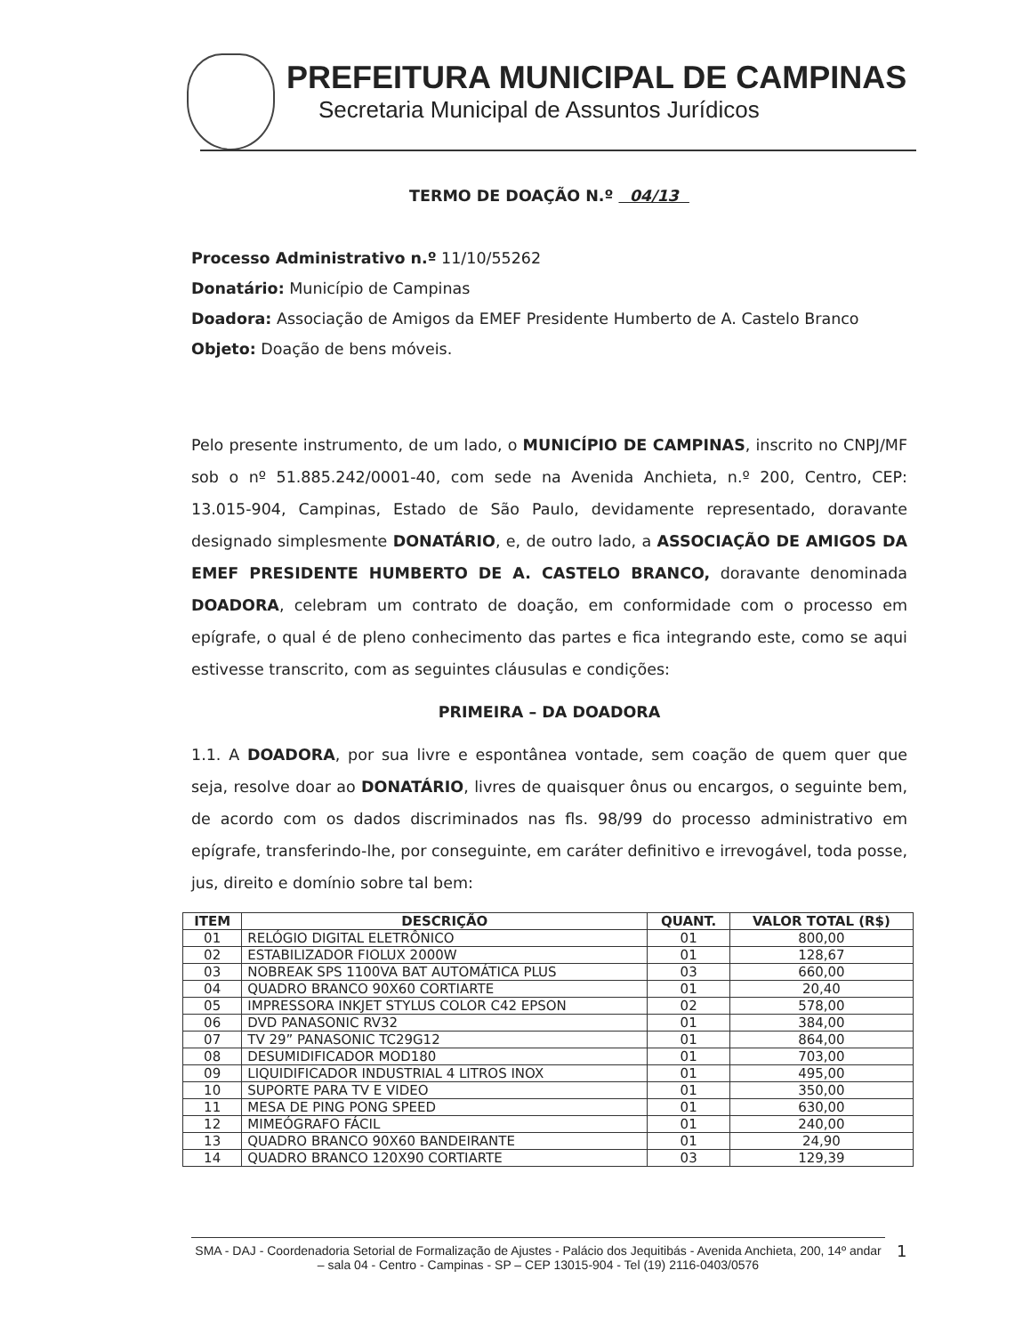PREFEITURA MUNICIPAL DE CAMPINAS
Secretaria Municipal de Assuntos Jurídicos
TERMO DE DOAÇÃO N.º 04/13
Processo Administrativo n.º 11/10/55262
Donatário: Município de Campinas
Doadora: Associação de Amigos da EMEF Presidente Humberto de A. Castelo Branco
Objeto: Doação de bens móveis.
Pelo presente instrumento, de um lado, o MUNICÍPIO DE CAMPINAS, inscrito no CNPJ/MF sob o nº 51.885.242/0001-40, com sede na Avenida Anchieta, n.º 200, Centro, CEP: 13.015-904, Campinas, Estado de São Paulo, devidamente representado, doravante designado simplesmente DONATÁRIO, e, de outro lado, a ASSOCIAÇÃO DE AMIGOS DA EMEF PRESIDENTE HUMBERTO DE A. CASTELO BRANCO, doravante denominada DOADORA, celebram um contrato de doação, em conformidade com o processo em epígrafe, o qual é de pleno conhecimento das partes e fica integrando este, como se aqui estivesse transcrito, com as seguintes cláusulas e condições:
PRIMEIRA – DA DOADORA
1.1. A DOADORA, por sua livre e espontânea vontade, sem coação de quem quer que seja, resolve doar ao DONATÁRIO, livres de quaisquer ônus ou encargos, o seguinte bem, de acordo com os dados discriminados nas fls. 98/99 do processo administrativo em epígrafe, transferindo-lhe, por conseguinte, em caráter definitivo e irrevogável, toda posse, jus, direito e domínio sobre tal bem:
| ITEM | DESCRIÇÃO | QUANT. | VALOR TOTAL (R$) |
| --- | --- | --- | --- |
| 01 | RELÓGIO DIGITAL ELETRÔNICO | 01 | 800,00 |
| 02 | ESTABILIZADOR FIOLUX 2000W | 01 | 128,67 |
| 03 | NOBREAK SPS 1100VA BAT AUTOMÁTICA PLUS | 03 | 660,00 |
| 04 | QUADRO BRANCO 90X60 CORTIARTE | 01 | 20,40 |
| 05 | IMPRESSORA INKJET STYLUS COLOR C42 EPSON | 02 | 578,00 |
| 06 | DVD PANASONIC RV32 | 01 | 384,00 |
| 07 | TV 29” PANASONIC TC29G12 | 01 | 864,00 |
| 08 | DESUMIDIFICADOR MOD180 | 01 | 703,00 |
| 09 | LIQUIDIFICADOR INDUSTRIAL 4 LITROS INOX | 01 | 495,00 |
| 10 | SUPORTE PARA TV E VIDEO | 01 | 350,00 |
| 11 | MESA DE PING PONG SPEED | 01 | 630,00 |
| 12 | MIMEÓGRAFO FÁCIL | 01 | 240,00 |
| 13 | QUADRO BRANCO 90X60 BANDEIRANTE | 01 | 24,90 |
| 14 | QUADRO BRANCO 120X90 CORTIARTE | 03 | 129,39 |
SMA - DAJ - Coordenadoria Setorial de Formalização de Ajustes - Palácio dos Jequitibás - Avenida Anchieta, 200, 14º andar – sala 04 - Centro - Campinas - SP – CEP 13015-904 - Tel (19) 2116-0403/0576
1